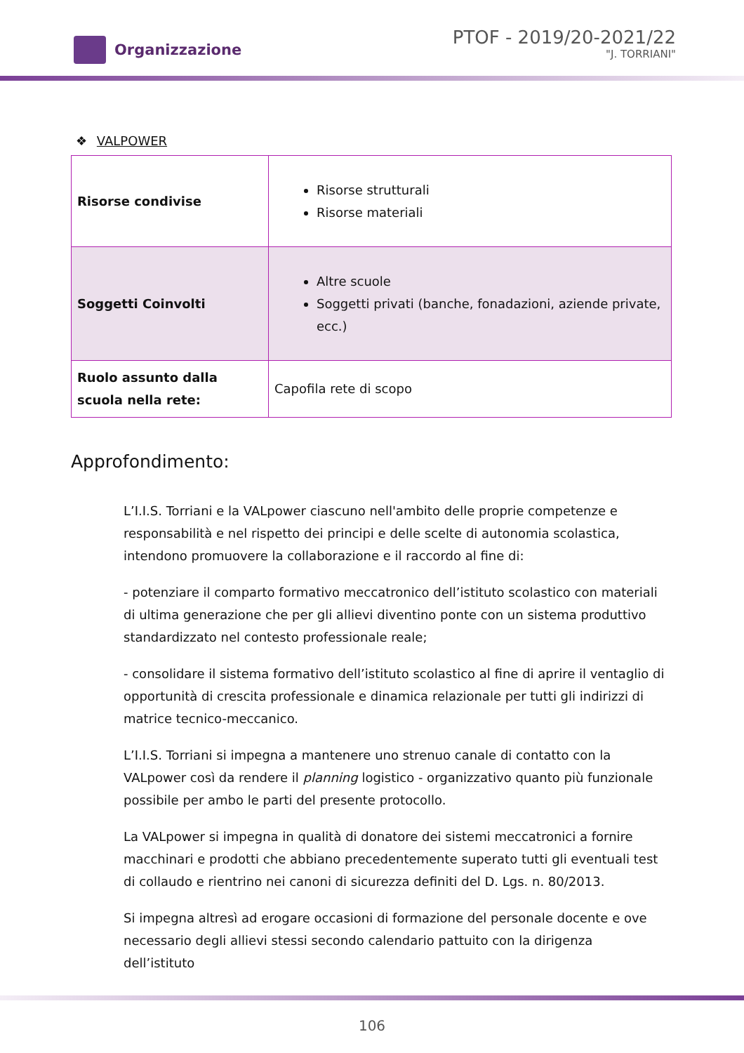Organizzazione
PTOF - 2019/20-2021/22
"J. TORRIANI"
❖ VALPOWER
| Risorse condivise | Risorse strutturali Risorse materiali |
| Soggetti Coinvolti | Altre scuole Soggetti privati (banche, fonadazioni, aziende private, ecc.) |
| Ruolo assunto dalla scuola nella rete: | Capofila rete di scopo |
Approfondimento:
L’I.I.S. Torriani e la VALpower ciascuno nell'ambito delle proprie competenze e responsabilità e nel rispetto dei principi e delle scelte di autonomia scolastica, intendono promuovere la collaborazione e il raccordo al fine di:
- potenziare il comparto formativo meccatronico dell’istituto scolastico con materiali di ultima generazione che per gli allievi diventino ponte con un sistema produttivo standardizzato nel contesto professionale reale;
- consolidare il sistema formativo dell’istituto scolastico al fine di aprire il ventaglio di opportunità di crescita professionale e dinamica relazionale per tutti gli indirizzi di matrice tecnico-meccanico.
L’I.I.S. Torriani si impegna a mantenere uno strenuo canale di contatto con la VALpower così da rendere il planning logistico - organizzativo quanto più funzionale possibile per ambo le parti del presente protocollo.
La VALpower si impegna in qualità di donatore dei sistemi meccatronici a fornire macchinari e prodotti che abbiano precedentemente superato tutti gli eventuali test di collaudo e rientrino nei canoni di sicurezza definiti del D. Lgs. n. 80/2013.
Si impegna altresì ad erogare occasioni di formazione del personale docente e ove necessario degli allievi stessi secondo calendario pattuito con la dirigenza dell’istituto
106